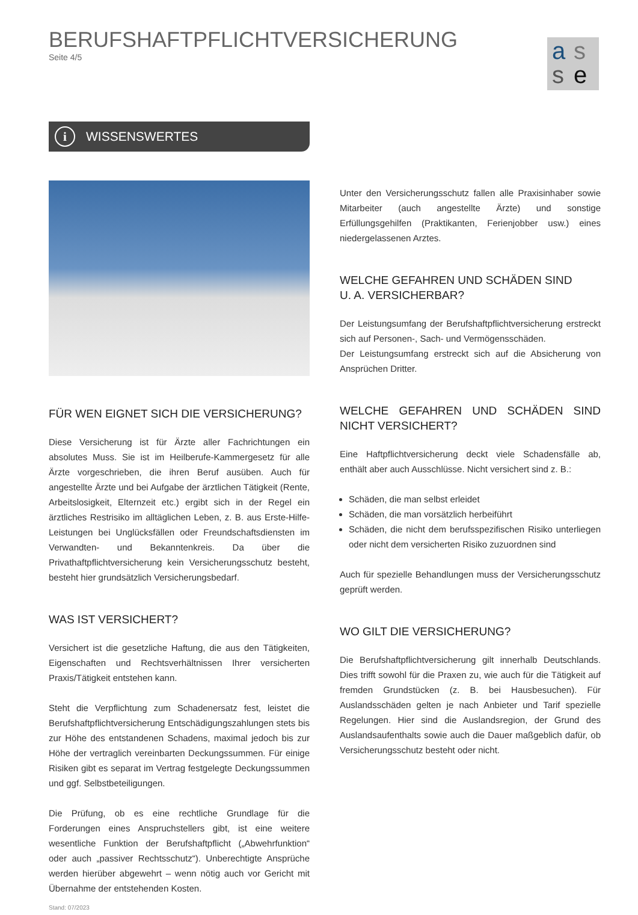BERUFSHAFTPFLICHTVERSICHERUNG
Seite 4/5
a s
s e
i WISSENSWERTES
FÜR WEN EIGNET SICH DIE VERSICHERUNG?
Diese Versicherung ist für Ärzte aller Fachrichtungen ein absolutes Muss. Sie ist im Heilberufe-Kammergesetz für alle Ärzte vorgeschrieben, die ihren Beruf ausüben. Auch für angestellte Ärzte und bei Aufgabe der ärztlichen Tätigkeit (Rente, Arbeitslosigkeit, Elternzeit etc.) ergibt sich in der Regel ein ärztliches Restrisiko im alltäglichen Leben, z. B. aus Erste-Hilfe-Leistungen bei Unglücksfällen oder Freundschaftsdiensten im Verwandten- und Bekanntenkreis. Da über die Privathaftpflichtversicherung kein Versicherungsschutz besteht, besteht hier grundsätzlich Versicherungsbedarf.
WAS IST VERSICHERT?
Versichert ist die gesetzliche Haftung, die aus den Tätigkeiten, Eigenschaften und Rechtsverhältnissen Ihrer versicherten Praxis/Tätigkeit entstehen kann.
Steht die Verpflichtung zum Schadenersatz fest, leistet die Berufshaftpflichtversicherung Entschädigungszahlungen stets bis zur Höhe des entstandenen Schadens, maximal jedoch bis zur Höhe der vertraglich vereinbarten Deckungssummen. Für einige Risiken gibt es separat im Vertrag festgelegte Deckungssummen und ggf. Selbstbeteiligungen.
Die Prüfung, ob es eine rechtliche Grundlage für die Forderungen eines Anspruchstellers gibt, ist eine weitere wesentliche Funktion der Berufshaftpflicht („Abwehrfunktion“ oder auch „passiver Rechtsschutz“). Unberechtigte Ansprüche werden hierüber abgewehrt – wenn nötig auch vor Gericht mit Übernahme der entstehenden Kosten.
Stand: 07/2023
Unter den Versicherungsschutz fallen alle Praxisinhaber sowie Mitarbeiter (auch angestellte Ärzte) und sonstige Erfüllungsgehilfen (Praktikanten, Ferienjobber usw.) eines niedergelassenen Arztes.
WELCHE GEFAHREN UND SCHÄDEN SIND
U. A. VERSICHERBAR?
Der Leistungsumfang der Berufshaftpflichtversicherung erstreckt sich auf Personen-, Sach- und Vermögensschäden.
Der Leistungsumfang erstreckt sich auf die Absicherung von Ansprüchen Dritter.
WELCHE GEFAHREN UND SCHÄDEN SIND NICHT VERSICHERT?
Eine Haftpflichtversicherung deckt viele Schadensfälle ab, enthält aber auch Ausschlüsse. Nicht versichert sind z. B.:
Schäden, die man selbst erleidet
Schäden, die man vorsätzlich herbeiführt
Schäden, die nicht dem berufsspezifischen Risiko unterliegen oder nicht dem versicherten Risiko zuzuordnen sind
Auch für spezielle Behandlungen muss der Versicherungsschutz geprüft werden.
WO GILT DIE VERSICHERUNG?
Die Berufshaftpflichtversicherung gilt innerhalb Deutschlands. Dies trifft sowohl für die Praxen zu, wie auch für die Tätigkeit auf fremden Grundstücken (z. B. bei Hausbesuchen). Für Auslandsschäden gelten je nach Anbieter und Tarif spezielle Regelungen. Hier sind die Auslandsregion, der Grund des Auslandsaufenthalts sowie auch die Dauer maßgeblich dafür, ob Versicherungsschutz besteht oder nicht.